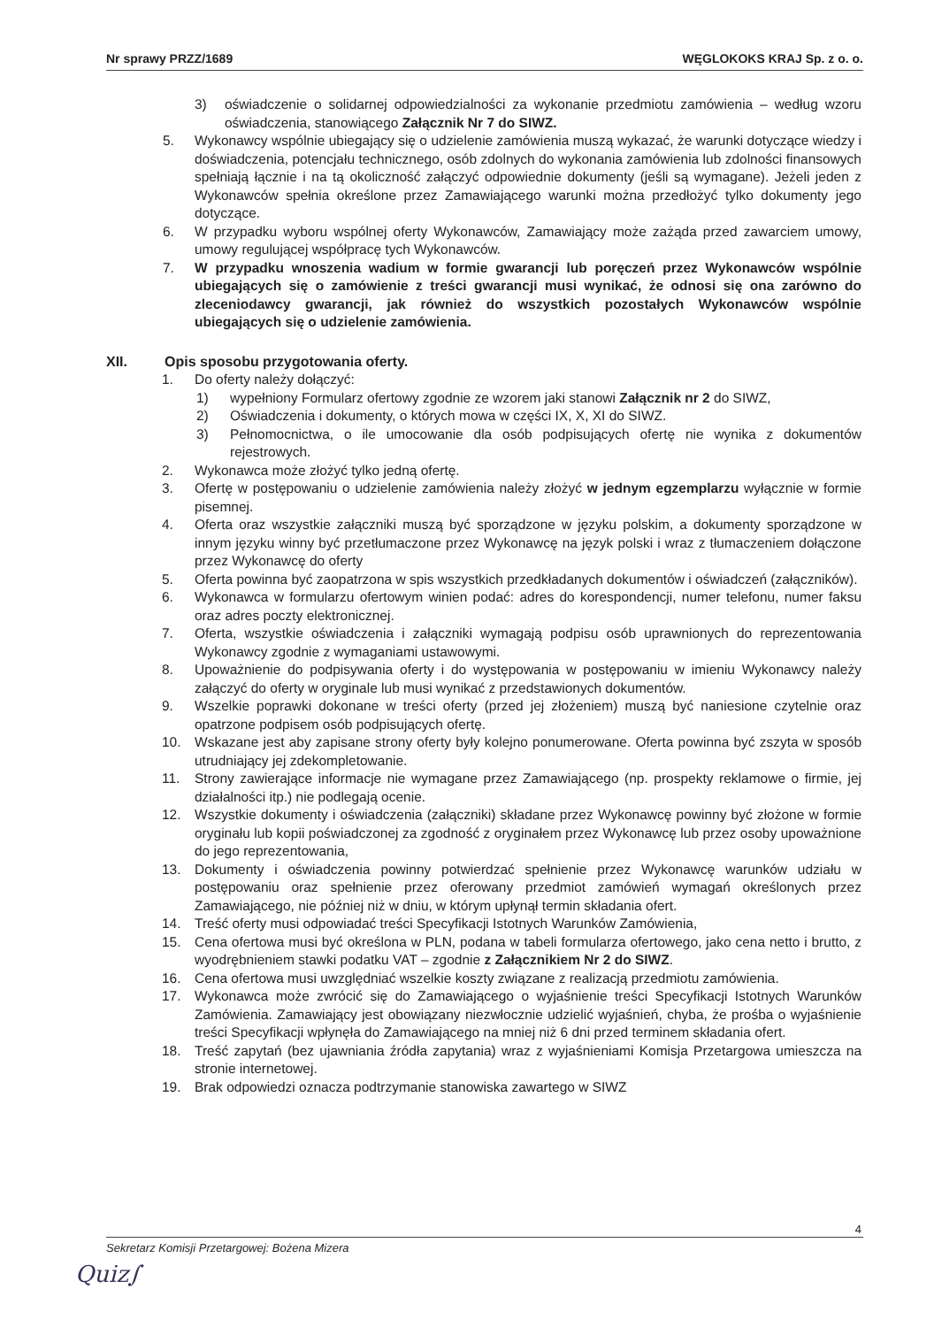Nr sprawy PRZZ/1689 WĘGLOKOKS KRAJ Sp. z o. o.
3) oświadczenie o solidarnej odpowiedzialności za wykonanie przedmiotu zamówienia – według wzoru oświadczenia, stanowiącego Załącznik Nr 7 do SIWZ.
5. Wykonawcy wspólnie ubiegający się o udzielenie zamówienia muszą wykazać, że warunki dotyczące wiedzy i doświadczenia, potencjału technicznego, osób zdolnych do wykonania zamówienia lub zdolności finansowych spełniają łącznie i na tą okoliczność załączyć odpowiednie dokumenty (jeśli są wymagane). Jeżeli jeden z Wykonawców spełnia określone przez Zamawiającego warunki można przedłożyć tylko dokumenty jego dotyczące.
6. W przypadku wyboru wspólnej oferty Wykonawców, Zamawiający może zażąda przed zawarciem umowy, umowy regulującej współpracę tych Wykonawców.
7. W przypadku wnoszenia wadium w formie gwarancji lub poręczeń przez Wykonawców wspólnie ubiegających się o zamówienie z treści gwarancji musi wynikać, że odnosi się ona zarówno do zleceniodawcy gwarancji, jak również do wszystkich pozostałych Wykonawców wspólnie ubiegających się o udzielenie zamówienia.
XII. Opis sposobu przygotowania oferty.
1. Do oferty należy dołączyć:
1) wypełniony Formularz ofertowy zgodnie ze wzorem jaki stanowi Załącznik nr 2 do SIWZ,
2) Oświadczenia i dokumenty, o których mowa w części IX, X, XI do SIWZ.
3) Pełnomocnictwa, o ile umocowanie dla osób podpisujących ofertę nie wynika z dokumentów rejestrowych.
2. Wykonawca może złożyć tylko jedną ofertę.
3. Ofertę w postępowaniu o udzielenie zamówienia należy złożyć w jednym egzemplarzu wyłącznie w formie pisemnej.
4. Oferta oraz wszystkie załączniki muszą być sporządzone w języku polskim, a dokumenty sporządzone w innym języku winny być przetłumaczone przez Wykonawcę na język polski i wraz z tłumaczeniem dołączone przez Wykonawcę do oferty
5. Oferta powinna być zaopatrzona w spis wszystkich przedkładanych dokumentów i oświadczeń (załączników).
6. Wykonawca w formularzu ofertowym winien podać: adres do korespondencji, numer telefonu, numer faksu oraz adres poczty elektronicznej.
7. Oferta, wszystkie oświadczenia i załączniki wymagają podpisu osób uprawnionych do reprezentowania Wykonawcy zgodnie z wymaganiami ustawowymi.
8. Upoważnienie do podpisywania oferty i do występowania w postępowaniu w imieniu Wykonawcy należy załączyć do oferty w oryginale lub musi wynikać z przedstawionych dokumentów.
9. Wszelkie poprawki dokonane w treści oferty (przed jej złożeniem) muszą być naniesione czytelnie oraz opatrzone podpisem osób podpisujących ofertę.
10. Wskazane jest aby zapisane strony oferty były kolejno ponumerowane. Oferta powinna być zszyta w sposób utrudniający jej zdekompletowanie.
11. Strony zawierające informacje nie wymagane przez Zamawiającego (np. prospekty reklamowe o firmie, jej działalności itp.) nie podlegają ocenie.
12. Wszystkie dokumenty i oświadczenia (załączniki) składane przez Wykonawcę powinny być złożone w formie oryginału lub kopii poświadczonej za zgodność z oryginałem przez Wykonawcę lub przez osoby upoważnione do jego reprezentowania,
13. Dokumenty i oświadczenia powinny potwierdzać spełnienie przez Wykonawcę warunków udziału w postępowaniu oraz spełnienie przez oferowany przedmiot zamówień wymagań określonych przez Zamawiającego, nie później niż w dniu, w którym upłynął termin składania ofert.
14. Treść oferty musi odpowiadać treści Specyfikacji Istotnych Warunków Zamówienia,
15. Cena ofertowa musi być określona w PLN, podana w tabeli formularza ofertowego, jako cena netto i brutto, z wyodrębnieniem stawki podatku VAT – zgodnie z Załącznikiem Nr 2 do SIWZ.
16. Cena ofertowa musi uwzględniać wszelkie koszty związane z realizacją przedmiotu zamówienia.
17. Wykonawca może zwrócić się do Zamawiającego o wyjaśnienie treści Specyfikacji Istotnych Warunków Zamówienia. Zamawiający jest obowiązany niezwłocznie udzielić wyjaśnień, chyba, że prośba o wyjaśnienie treści Specyfikacji wpłynęła do Zamawiającego na mniej niż 6 dni przed terminem składania ofert.
18. Treść zapytań (bez ujawniania źródła zapytania) wraz z wyjaśnieniami Komisja Przetargowa umieszcza na stronie internetowej.
19. Brak odpowiedzi oznacza podtrzymanie stanowiska zawartego w SIWZ
4
Sekretarz Komisji Przetargowej: Bożena Mizera
Quiz∫